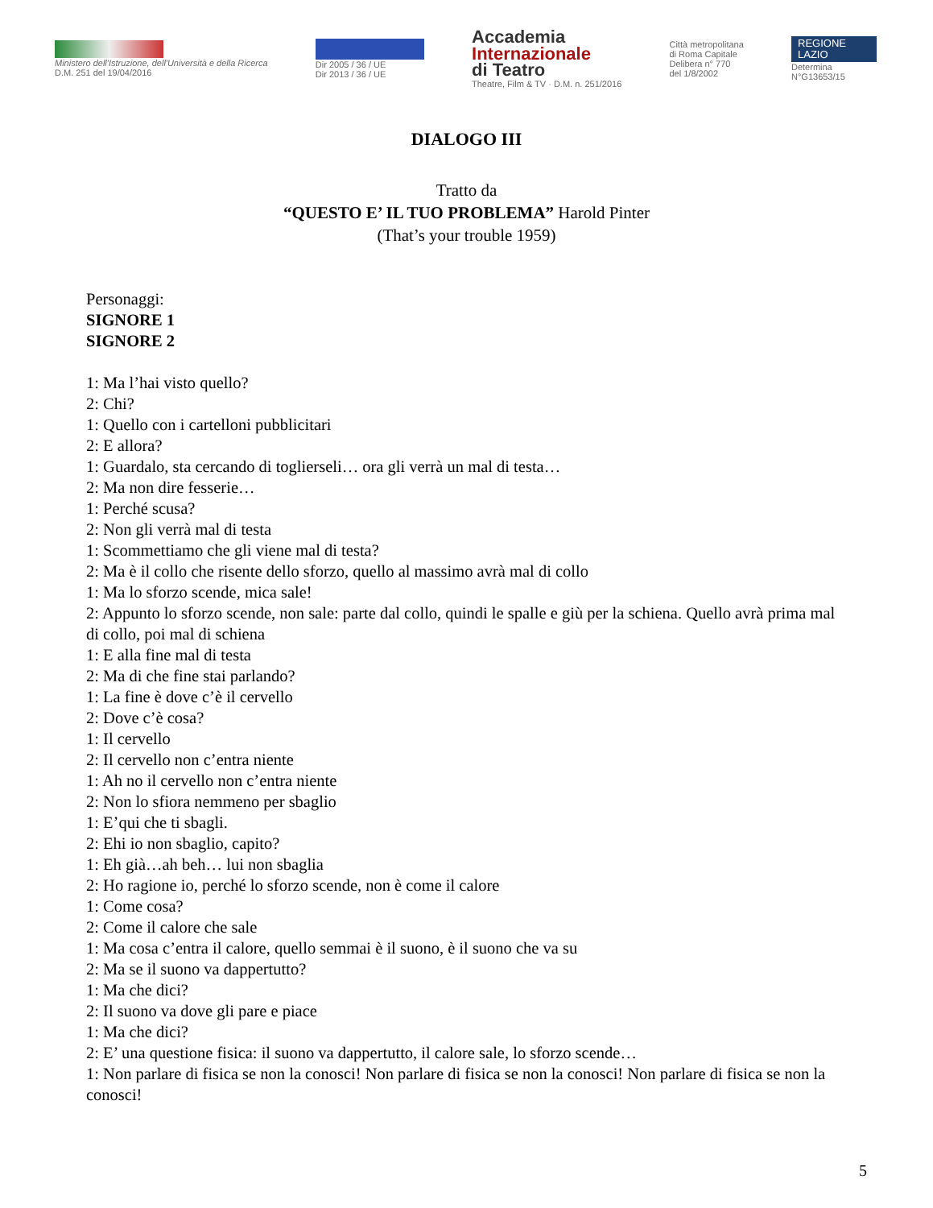Ministero dell'Istruzione, dell'Università e della Ricerca
D.M. 251 del 19/04/2016
Dir 2005 / 36 / UE
Dir 2013 / 36 / UE
Accademia
Internazionale
di Teatro
Theatre, Film & TV · D.M. n. 251/2016
Città metropolitana
di Roma Capitale
Delibera n° 770
del 1/8/2002
REGIONE
LAZIO
Determina
N°G13653/15
DIALOGO III
Tratto da
“QUESTO E’ IL TUO PROBLEMA” Harold Pinter
(That’s your trouble 1959)
Personaggi:
SIGNORE 1
SIGNORE 2
1: Ma l’hai visto quello?
2: Chi?
1: Quello con i cartelloni pubblicitari
2: E allora?
1: Guardalo, sta cercando di toglierseli… ora gli verrà un mal di testa…
2: Ma non dire fesserie…
1: Perché scusa?
2: Non gli verrà mal di testa
1: Scommettiamo che gli viene mal di testa?
2: Ma è il collo che risente dello sforzo, quello al massimo avrà mal di collo
1: Ma lo sforzo scende, mica sale!
2: Appunto lo sforzo scende, non sale: parte dal collo, quindi le spalle e giù per la schiena. Quello avrà prima mal di collo, poi mal di schiena
1: E alla fine mal di testa
2: Ma di che fine stai parlando?
1: La fine è dove c’è il cervello
2: Dove c’è cosa?
1: Il cervello
2: Il cervello non c’entra niente
1: Ah no il cervello non c’entra niente
2: Non lo sfiora nemmeno per sbaglio
1: E’qui che ti sbagli.
2: Ehi io non sbaglio, capito?
1: Eh già…ah beh… lui non sbaglia
2: Ho ragione io, perché lo sforzo scende, non è come il calore
1: Come cosa?
2: Come il calore che sale
1: Ma cosa c’entra il calore, quello semmai è il suono, è il suono che va su
2: Ma se il suono va dappertutto?
1: Ma che dici?
2: Il suono va dove gli pare e piace
1: Ma che dici?
2: E’ una questione fisica: il suono va dappertutto, il calore sale, lo sforzo scende…
1: Non parlare di fisica se non la conosci! Non parlare di fisica se non la conosci! Non parlare di fisica se non la conosci!
5